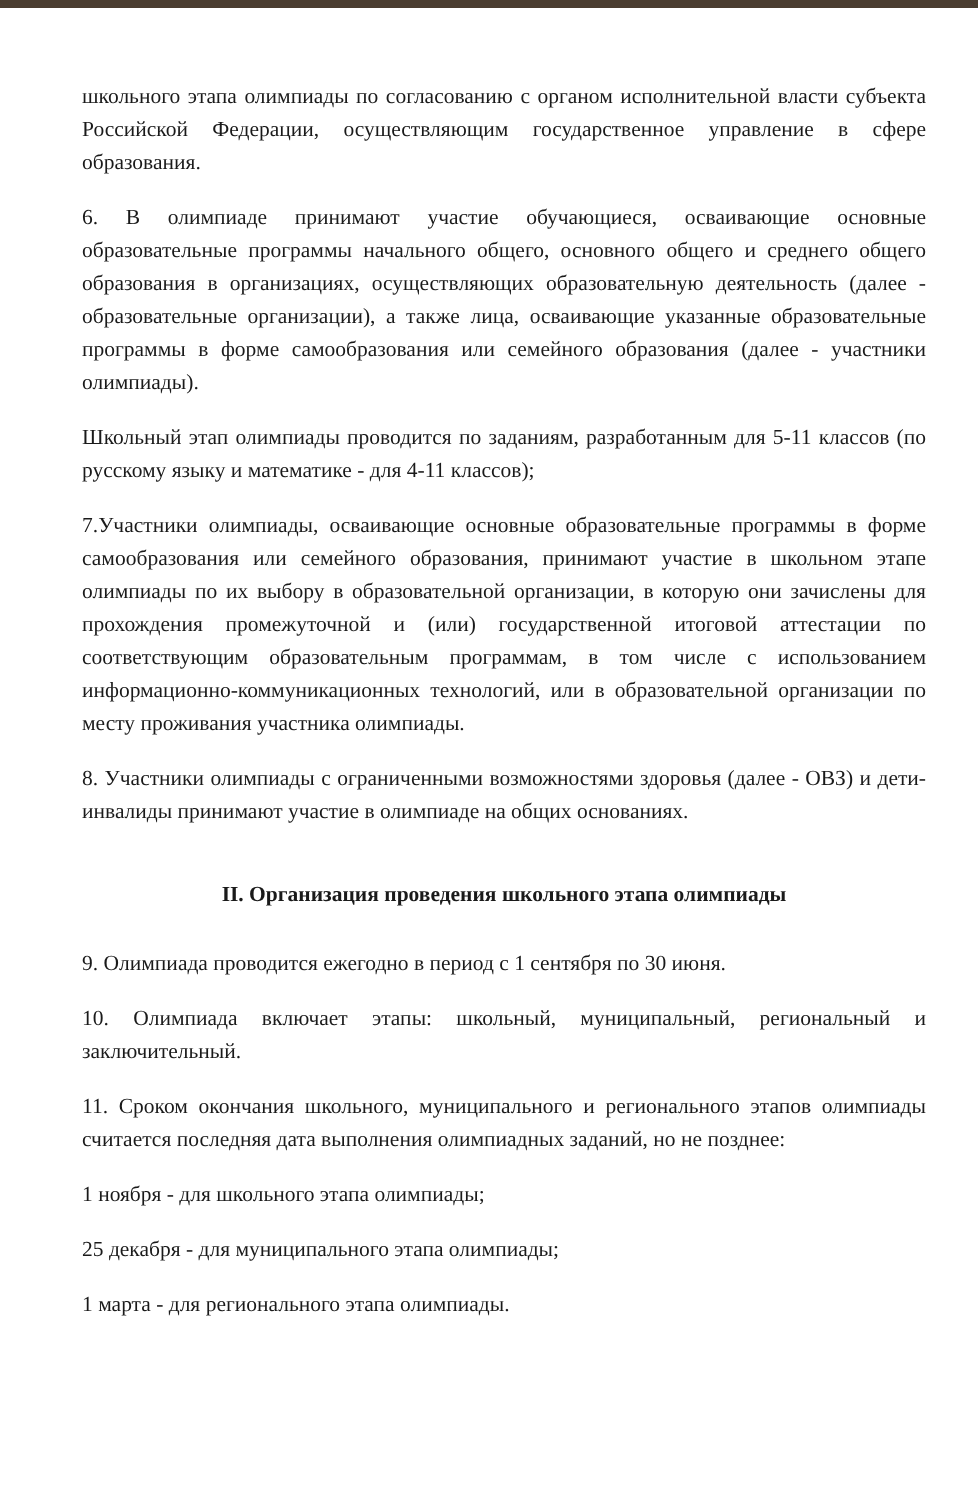школьного этапа олимпиады по согласованию с органом исполнительной власти субъекта Российской Федерации, осуществляющим государственное управление в сфере образования.
6. В олимпиаде принимают участие обучающиеся, осваивающие основные образовательные программы начального общего, основного общего и среднего общего образования в организациях, осуществляющих образовательную деятельность (далее - образовательные организации), а также лица, осваивающие указанные образовательные программы в форме самообразования или семейного образования (далее - участники олимпиады).
Школьный этап олимпиады проводится по заданиям, разработанным для 5-11 классов (по русскому языку и математике - для 4-11 классов);
7.Участники олимпиады, осваивающие основные образовательные программы в форме самообразования или семейного образования, принимают участие в школьном этапе олимпиады по их выбору в образовательной организации, в которую они зачислены для прохождения промежуточной и (или) государственной итоговой аттестации по соответствующим образовательным программам, в том числе с использованием информационно-коммуникационных технологий, или в образовательной организации по месту проживания участника олимпиады.
8. Участники олимпиады с ограниченными возможностями здоровья (далее - ОВЗ) и дети-инвалиды принимают участие в олимпиаде на общих основаниях.
II. Организация проведения школьного этапа олимпиады
9. Олимпиада проводится ежегодно в период с 1 сентября по 30 июня.
10. Олимпиада включает этапы: школьный, муниципальный, региональный и заключительный.
11. Сроком окончания школьного, муниципального и регионального этапов олимпиады считается последняя дата выполнения олимпиадных заданий, но не позднее:
1 ноября - для школьного этапа олимпиады;
25 декабря - для муниципального этапа олимпиады;
1 марта - для регионального этапа олимпиады.